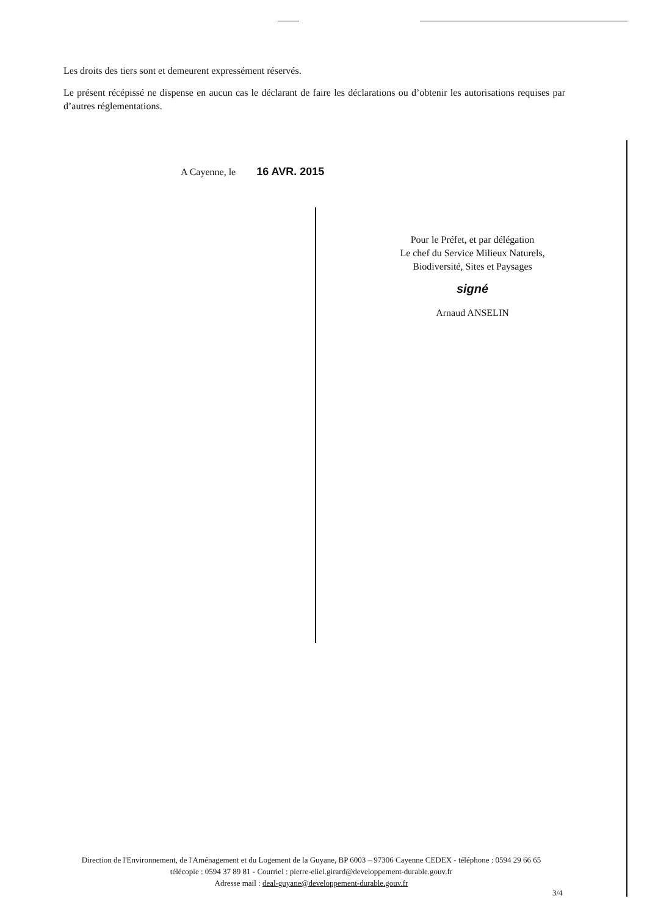Les droits des tiers sont et demeurent expressément réservés.
Le présent récépissé ne dispense en aucun cas le déclarant de faire les déclarations ou d’obtenir les autorisations requises par d’autres réglementations.
A Cayenne, le 16 AVR. 2015
Pour le Préfet, et par délégation
Le chef du Service Milieux Naturels,
Biodiversité, Sites et Paysages
signé
Arnaud ANSELIN
Direction de l'Environnement, de l'Aménagement et du Logement de la Guyane, BP 6003 – 97306 Cayenne CEDEX - téléphone : 0594 29 66 65 télécopie : 0594 37 89 81 - Courriel : pierre-eliel.girard@developpement-durable.gouv.fr
Adresse mail : deal-guyane@developpement-durable.gouv.fr
3/4